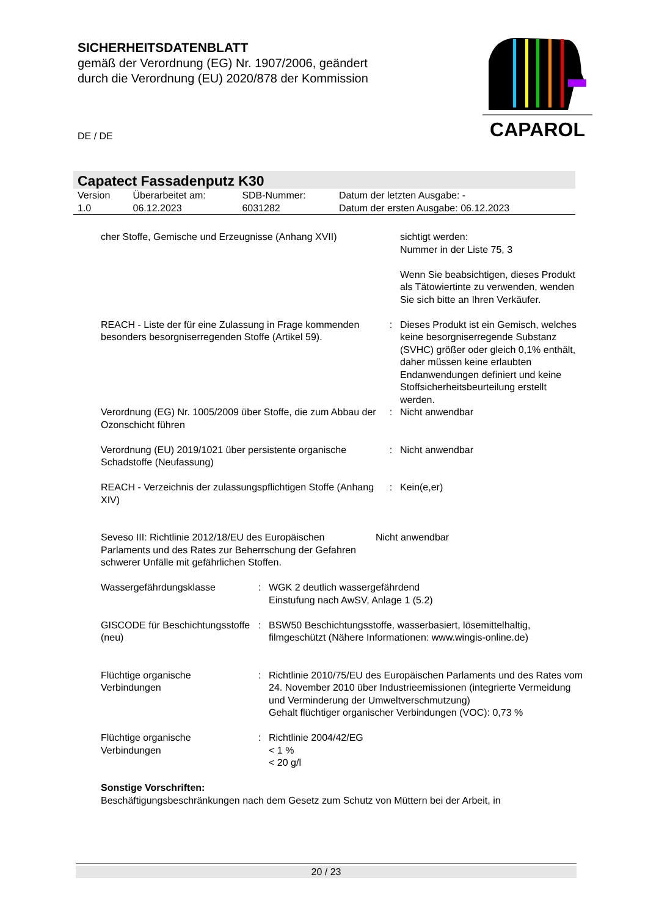SICHERHEITSDATENBLATT
gemäß der Verordnung (EG) Nr. 1907/2006, geändert
durch die Verordnung (EU) 2020/878 der Kommission
DE / DE
CAPAROL
Capatect Fassadenputz K30
| Version 1.0 | Überarbeitet am: 06.12.2023 | SDB-Nummer: 6031282 | Datum der letzten Ausgabe: - Datum der ersten Ausgabe: 06.12.2023 |
| cher Stoffe, Gemische und Erzeugnisse (Anhang XVII) | | sichtigt werden: Nummer in der Liste 75, 3 Wenn Sie beabsichtigen, dieses Produkt als Tätowiertinte zu verwenden, wenden Sie sich bitte an Ihren Verkäufer. |
| REACH - Liste der für eine Zulassung in Frage kommenden besonders besorgniserregenden Stoffe (Artikel 59). | : | Dieses Produkt ist ein Gemisch, welches keine besorgniserregende Substanz (SVHC) größer oder gleich 0,1% enthält, daher müssen keine erlaubten Endanwendungen definiert und keine Stoffsicherheitsbeurteilung erstellt werden. |
| Verordnung (EG) Nr. 1005/2009 über Stoffe, die zum Abbau der Ozonschicht führen | : | Nicht anwendbar |
| Verordnung (EU) 2019/1021 über persistente organische Schadstoffe (Neufassung) | : | Nicht anwendbar |
| REACH - Verzeichnis der zulassungspflichtigen Stoffe (Anhang XIV) | : | Kein(e,er) |
| Seveso III: Richtlinie 2012/18/EU des Europäischen Parlaments und des Rates zur Beherrschung der Gefahren schwerer Unfälle mit gefährlichen Stoffen. | Nicht anwendbar |
| Wassergefährdungsklasse | : | WGK 2 deutlich wassergefährdend Einstufung nach AwSV, Anlage 1 (5.2) |
| GISCODE für Beschichtungsstoffe (neu) | : | BSW50 Beschichtungsstoffe, wasserbasiert, lösemittelhaltig, filmgeschützt (Nähere Informationen: www.wingis-online.de) |
| Flüchtige organische Verbindungen | : | Richtlinie 2010/75/EU des Europäischen Parlaments und des Rates vom 24. November 2010 über Industrieemissionen (integrierte Vermeidung und Verminderung der Umweltverschmutzung) Gehalt flüchtiger organischer Verbindungen (VOC): 0,73 % |
| Flüchtige organische Verbindungen | : | Richtlinie 2004/42/EG < 1 % < 20 g/l |
Sonstige Vorschriften:
Beschäftigungsbeschränkungen nach dem Gesetz zum Schutz von Müttern bei der Arbeit, in
20 / 23